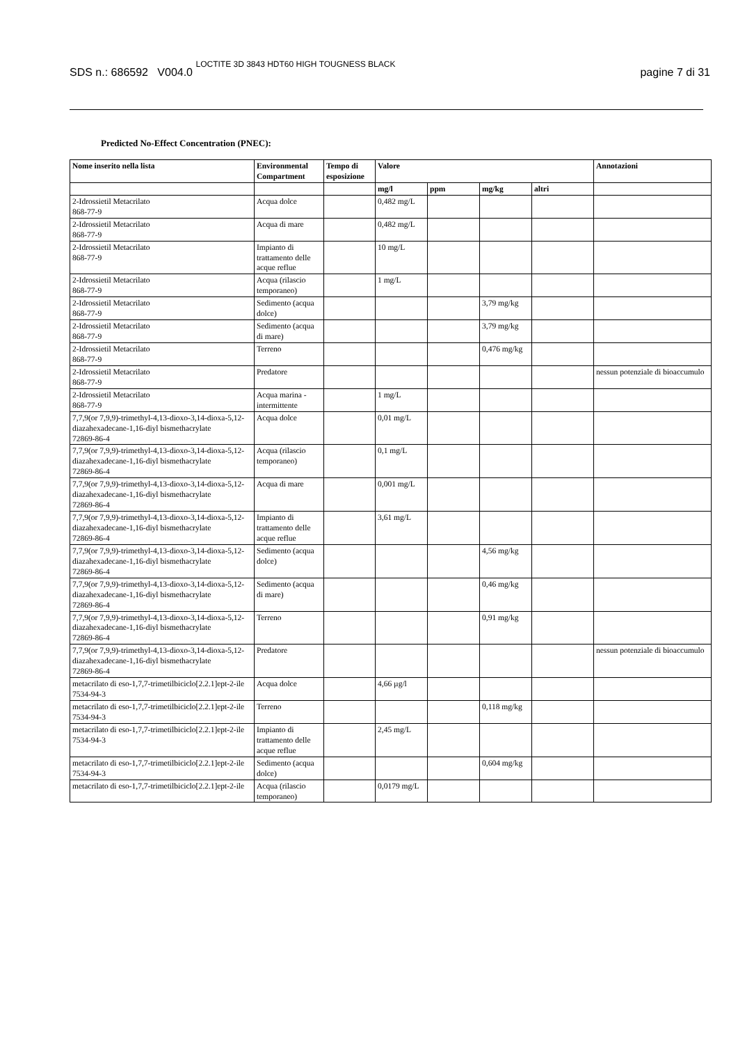SDS n.: 686592 V004.0 LOCTITE 3D 3843 HDT60 HIGH TOUGNESS BLACK
pagine 7 di 31
Predicted No-Effect Concentration (PNEC):
| Nome inserito nella lista | Environmental Compartment | Tempo di esposizione | Valore | | | | Annotazioni |
| --- | --- | --- | --- | --- | --- | --- | --- |
| | | | mg/l | ppm | mg/kg | altri | |
| 2-Idrossietil Metacrilato 868-77-9 | Acqua dolce | | 0,482 mg/L | | | | |
| 2-Idrossietil Metacrilato 868-77-9 | Acqua di mare | | 0,482 mg/L | | | | |
| 2-Idrossietil Metacrilato 868-77-9 | Impianto di trattamento delle acque reflue | | 10 mg/L | | | | |
| 2-Idrossietil Metacrilato 868-77-9 | Acqua (rilascio temporaneo) | | 1 mg/L | | | | |
| 2-Idrossietil Metacrilato 868-77-9 | Sedimento (acqua dolce) | | | | 3,79 mg/kg | | |
| 2-Idrossietil Metacrilato 868-77-9 | Sedimento (acqua di mare) | | | | 3,79 mg/kg | | |
| 2-Idrossietil Metacrilato 868-77-9 | Terreno | | | | 0,476 mg/kg | | |
| 2-Idrossietil Metacrilato 868-77-9 | Predatore | | | | | | nessun potenziale di bioaccumulo |
| 2-Idrossietil Metacrilato 868-77-9 | Acqua marina - intermittente | | 1 mg/L | | | | |
| 7,7,9(or 7,9,9)-trimethyl-4,13-dioxo-3,14-dioxa-5,12-diazahexadecane-1,16-diyl bismethacrylate 72869-86-4 | Acqua dolce | | 0,01 mg/L | | | | |
| 7,7,9(or 7,9,9)-trimethyl-4,13-dioxo-3,14-dioxa-5,12-diazahexadecane-1,16-diyl bismethacrylate 72869-86-4 | Acqua (rilascio temporaneo) | | 0,1 mg/L | | | | |
| 7,7,9(or 7,9,9)-trimethyl-4,13-dioxo-3,14-dioxa-5,12-diazahexadecane-1,16-diyl bismethacrylate 72869-86-4 | Acqua di mare | | 0,001 mg/L | | | | |
| 7,7,9(or 7,9,9)-trimethyl-4,13-dioxo-3,14-dioxa-5,12-diazahexadecane-1,16-diyl bismethacrylate 72869-86-4 | Impianto di trattamento delle acque reflue | | 3,61 mg/L | | | | |
| 7,7,9(or 7,9,9)-trimethyl-4,13-dioxo-3,14-dioxa-5,12-diazahexadecane-1,16-diyl bismethacrylate 72869-86-4 | Sedimento (acqua dolce) | | | | 4,56 mg/kg | | |
| 7,7,9(or 7,9,9)-trimethyl-4,13-dioxo-3,14-dioxa-5,12-diazahexadecane-1,16-diyl bismethacrylate 72869-86-4 | Sedimento (acqua di mare) | | | | 0,46 mg/kg | | |
| 7,7,9(or 7,9,9)-trimethyl-4,13-dioxo-3,14-dioxa-5,12-diazahexadecane-1,16-diyl bismethacrylate 72869-86-4 | Terreno | | | | 0,91 mg/kg | | |
| 7,7,9(or 7,9,9)-trimethyl-4,13-dioxo-3,14-dioxa-5,12-diazahexadecane-1,16-diyl bismethacrylate 72869-86-4 | Predatore | | | | | | nessun potenziale di bioaccumulo |
| metacrilato di eso-1,7,7-trimetilbiciclo[2.2.1]ept-2-ile 7534-94-3 | Acqua dolce | | 4,66 µg/l | | | | |
| metacrilato di eso-1,7,7-trimetilbiciclo[2.2.1]ept-2-ile 7534-94-3 | Terreno | | | | 0,118 mg/kg | | |
| metacrilato di eso-1,7,7-trimetilbiciclo[2.2.1]ept-2-ile 7534-94-3 | Impianto di trattamento delle acque reflue | | 2,45 mg/L | | | | |
| metacrilato di eso-1,7,7-trimetilbiciclo[2.2.1]ept-2-ile 7534-94-3 | Sedimento (acqua dolce) | | | | 0,604 mg/kg | | |
| metacrilato di eso-1,7,7-trimetilbiciclo[2.2.1]ept-2-ile | Acqua (rilascio temporaneo) | | 0,0179 mg/L | | | | |